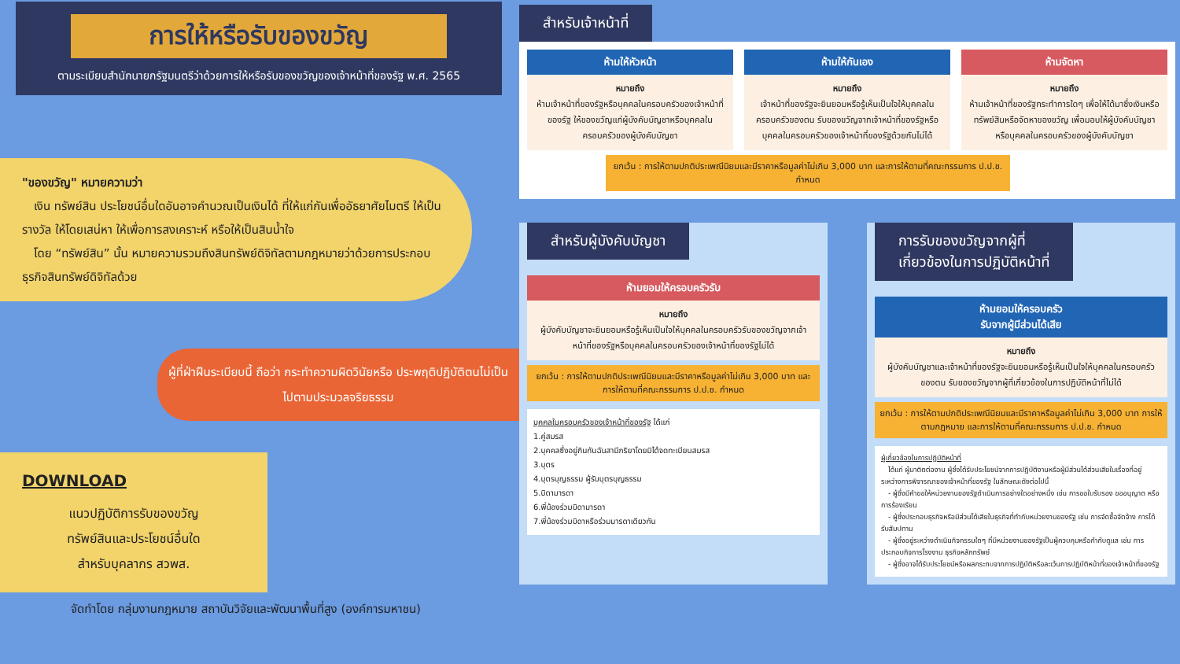การให้หรือรับของขวัญ
ตามระเบียบสำนักนายกรัฐมนตรีว่าด้วยการให้หรือรับของขวัญของเจ้าหน้าที่ของรัฐ พ.ศ. 2565
"ของขวัญ" หมายความว่า
 เงิน ทรัพย์สิน ประโยชน์อื่นใดอันอาจคำนวณเป็นเงินได้ ที่ให้แก่กันเพื่ออัธยาศัยไมตรี ให้เป็นรางวัล ให้โดยเสน่หา ให้เพื่อการสงเคราะห์ หรือให้เป็นสินน้ำใจ
 โดย “ทรัพย์สิน” นั้น หมายความรวมถึงสินทรัพย์ดิจิทัลตามกฎหมายว่าด้วยการประกอบธุรกิจสินทรัพย์ดิจิทัลด้วย
ผู้ที่ฝ่าฝืนระเบียบนี้ ถือว่า กระทำความผิดวินัยหรือ ประพฤติปฏิบัติตนไม่เป็นไปตามประมวลจริยธรรม
DOWNLOAD
แนวปฏิบัติการรับของขวัญ
ทรัพย์สินและประโยชน์อื่นใด
สำหรับบุคลากร สวพส.
จัดทำโดย กลุ่มงานกฎหมาย สถาบันวิจัยและพัฒนาพื้นที่สูง (องค์การมหาชน)
สำหรับเจ้าหน้าที่
ห้ามให้หัวหน้า
หมายถึง
ห้ามเจ้าหน้าที่ของรัฐหรือบุคคลในครอบครัวของเจ้าหน้าที่ของรัฐ ให้ของขวัญแก่ผู้บังคับบัญชาหรือบุคคลในครอบครัวของผู้บังคับบัญชา
ห้ามให้กันเอง
หมายถึง
เจ้าหน้าที่ของรัฐจะยินยอมหรือรู้เห็นเป็นใจให้บุคคลในครอบครัวของตน รับของขวัญจากเจ้าหน้าที่ของรัฐหรือบุคคลในครอบครัวของเจ้าหน้าที่ของรัฐด้วยกันไม่ได้
ห้ามจัดหา
หมายถึง
ห้ามเจ้าหน้าที่ของรัฐกระทำการใดๆ เพื่อให้ได้มาซึ่งเงินหรือทรัพย์สินหรือจัดหาของขวัญ เพื่อมอบให้ผู้บังคับบัญชาหรือบุคคลในครอบครัวของผู้บังคับบัญชา
ยกเว้น : การให้ตามปกติประเพณีนิยมและมีราคาหรือมูลค่าไม่เกิน 3,000 บาท และการให้ตามที่คณะกรรมการ ป.ป.ช. กำหนด
สำหรับผู้บังคับบัญชา
ห้ามยอมให้ครอบครัวรับ
หมายถึง
ผู้บังคับบัญชาจะยินยอมหรือรู้เห็นเป็นใจให้บุคคลในครอบครัวรับของขวัญจากเจ้าหน้าที่ของรัฐหรือบุคคลในครอบครัวของเจ้าหน้าที่ของรัฐไม่ได้
ยกเว้น : การให้ตามปกติประเพณีนิยมและมีราคาหรือมูลค่าไม่เกิน 3,000 บาท และการให้ตามที่คณะกรรมการ ป.ป.ช. กำหนด
บุคคลในครอบครัวของเจ้าหน้าที่ของรัฐ ได้แก่
1.คู่สมรส
2.บุคคลซึ่งอยู่กินกันฉันสามีภริยาโดยมิได้จดทะเบียนสมรส
3.บุตร
4.บุตรบุญธรรม ผู้รับบุตรบุญธรรม
5.บิดามารดา
6.พี่น้องร่วมบิดามารดา
7.พี่น้องร่วมบิดาหรือร่วมมารดาเดียวกัน
การรับของขวัญจากผู้ที่
เกี่ยวข้องในการปฏิบัติหน้าที่
ห้ามยอมให้ครอบครัว
รับจากผู้มีส่วนได้เสีย
หมายถึง
ผู้บังคับบัญชาและเจ้าหน้าที่ของรัฐจะยินยอมหรือรู้เห็นเป็นใจให้บุคคลในครอบครัวของตน รับของขวัญจากผู้ที่เกี่ยวข้องในการปฏิบัติหน้าที่ไม่ได้
ยกเว้น : การให้ตามปกติประเพณีนิยมและมีราคาหรือมูลค่าไม่เกิน 3,000 บาท การให้ตามกฎหมาย และการให้ตามที่คณะกรรมการ ป.ป.ช. กำหนด
ผู้เกี่ยวข้องในการปฏิบัติหน้าที่
 ได้แก่ ผู้มาติดต่องาน ผู้ซึ่งได้รับประโยชน์จากการปฏิบัติงานหรือผู้มีส่วนได้ส่วนเสียในเรื่องที่อยู่ระหว่างการพิจารณาของเจ้าหน้าที่ของรัฐ ในลักษณะดังต่อไปนี้
 - ผู้ซึ่งมีคำขอให้หน่วยงานของรัฐดำเนินการอย่างใดอย่างหนึ่ง เช่น การขอใบรับรอง ขออนุญาต หรือการร้องเรียน
 - ผู้ซึ่งประกอบธุรกิจหรือมีส่วนได้เสียในธุรกิจที่ทำกับหน่วยงานของรัฐ เช่น การจัดซื้อจัดจ้าง การได้รับสัมปทาน
 - ผู้ซึ่งอยู่ระหว่างดำเนินกิจกรรมใดๆ ที่มีหน่วยงานของรัฐเป็นผู้ควบคุมหรือกำกับดูแล เช่น การประกอบกิจการโรงงาน ธุรกิจหลักทรัพย์
 - ผู้ซึ่งอาจได้รับประโยชน์หรือผลกระทบจากการปฏิบัติหรือละเว้นการปฏิบัติหน้าที่ของเจ้าหน้าที่ของรัฐ